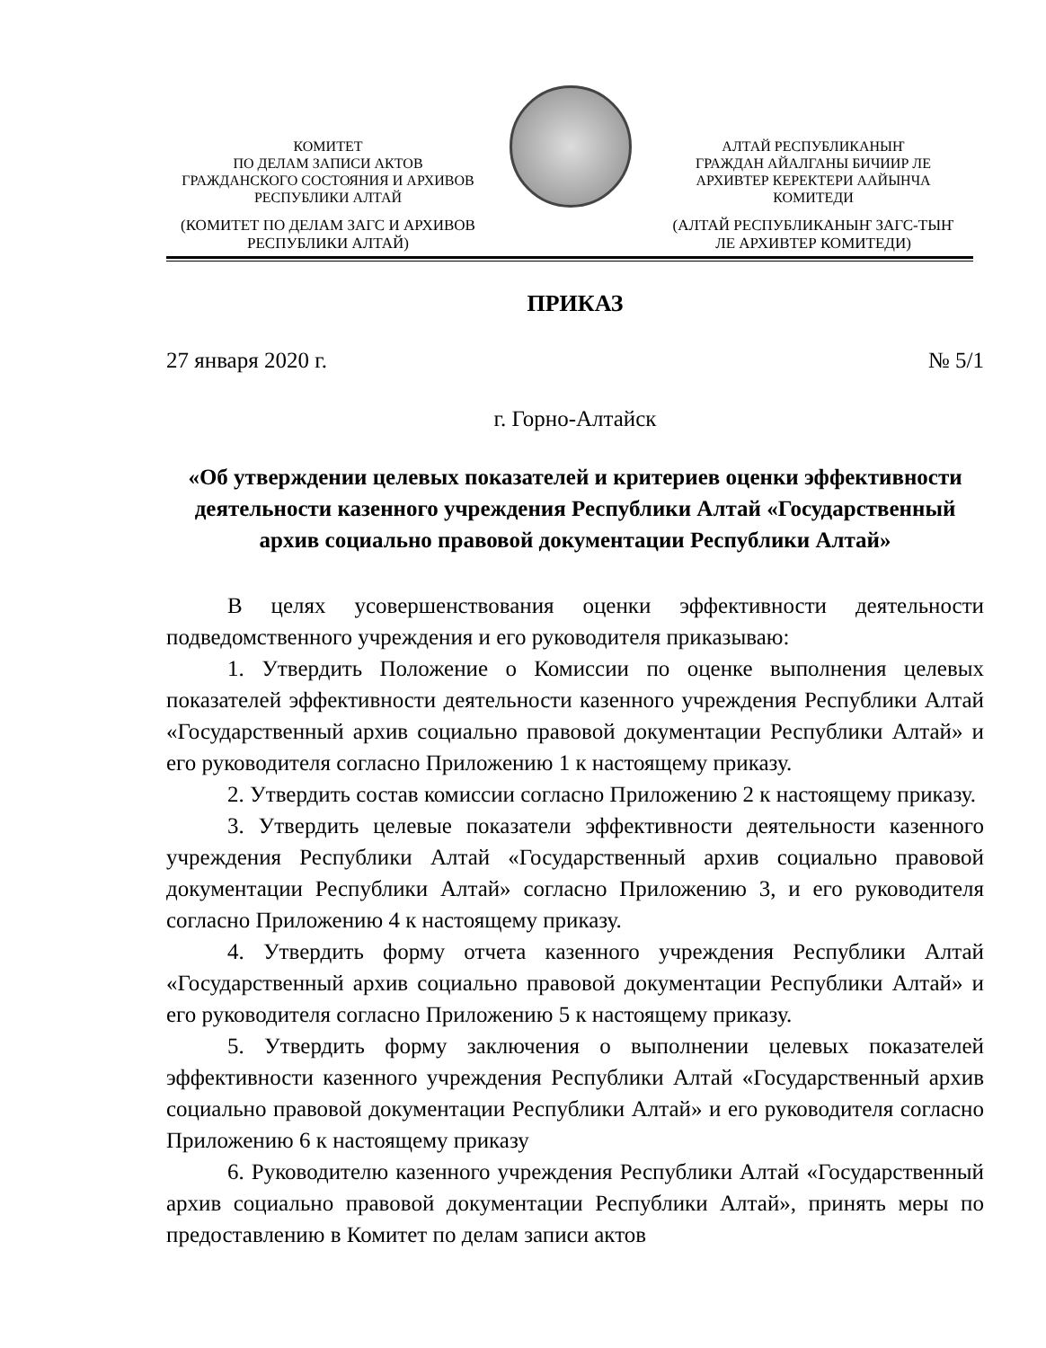КОМИТЕТ
ПО ДЕЛАМ ЗАПИСИ АКТОВ
ГРАЖДАНСКОГО СОСТОЯНИЯ И АРХИВОВ
РЕСПУБЛИКИ АЛТАЙ
(КОМИТЕТ ПО ДЕЛАМ ЗАГС И АРХИВОВ
РЕСПУБЛИКИ АЛТАЙ)
АЛТАЙ РЕСПУБЛИКАНЫҤ
ГРАЖДАН АЙАЛГАНЫ БИЧИИР ЛЕ
АРХИВТЕР КЕРЕКТЕРИ ААЙЫНЧА
КОМИТЕДИ
(АЛТАЙ РЕСПУБЛИКАНЫҤ ЗАГС-ТЫҤ
ЛЕ АРХИВТЕР КОМИТЕДИ)
ПРИКАЗ
27 января 2020 г. № 5/1
г. Горно-Алтайск
«Об утверждении целевых показателей и критериев оценки эффективности деятельности казенного учреждения Республики Алтай «Государственный архив социально правовой документации Республики Алтай»
В целях усовершенствования оценки эффективности деятельности подведомственного учреждения и его руководителя приказываю:
1. Утвердить Положение о Комиссии по оценке выполнения целевых показателей эффективности деятельности казенного учреждения Республики Алтай «Государственный архив социально правовой документации Республики Алтай» и его руководителя согласно Приложению 1 к настоящему приказу.
2. Утвердить состав комиссии согласно Приложению 2 к настоящему приказу.
3. Утвердить целевые показатели эффективности деятельности казенного учреждения Республики Алтай «Государственный архив социально правовой документации Республики Алтай» согласно Приложению 3, и его руководителя согласно Приложению 4 к настоящему приказу.
4. Утвердить форму отчета казенного учреждения Республики Алтай «Государственный архив социально правовой документации Республики Алтай» и его руководителя согласно Приложению 5 к настоящему приказу.
5. Утвердить форму заключения о выполнении целевых показателей эффективности казенного учреждения Республики Алтай «Государственный архив социально правовой документации Республики Алтай» и его руководителя согласно Приложению 6 к настоящему приказу
6. Руководителю казенного учреждения Республики Алтай «Государственный архив социально правовой документации Республики Алтай», принять меры по предоставлению в Комитет по делам записи актов